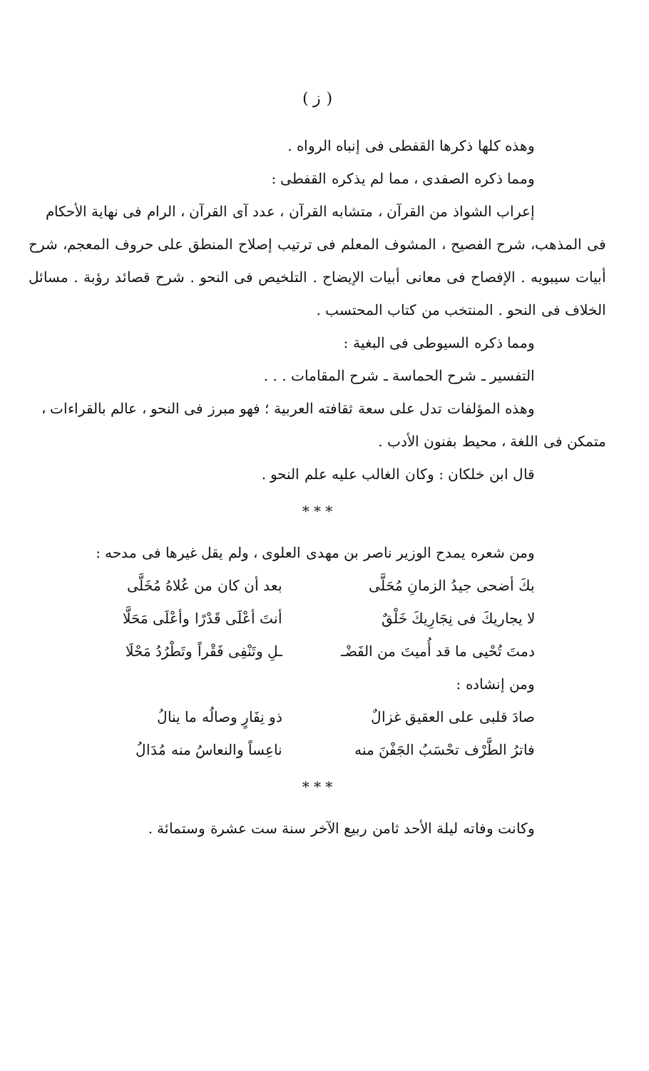( ز )
وهذه كلها ذكرها القفطى فى إنباه الرواه .
ومما ذكره الصفدى ، مما لم يذكره القفطى :
إعراب الشواذ من القرآن ، متشابه القرآن ، عدد آى القرآن ، الرام فى نهاية الأحكام
فى المذهب، شرح الفصيح ، المشوف المعلم فى ترتيب إصلاح المنطق على حروف المعجم، شرح أبيات سيبويه . الإفصاح فى معانى أبيات الإيضاح . التلخيص فى النحو . شرح قصائد رؤبة . مسائل الخلاف فى النحو . المنتخب من كتاب المحتسب .
ومما ذكره السيوطى فى البغية :
التفسير ـ شرح الحماسة ـ شرح المقامات . . .
وهذه المؤلفات تدل على سعة ثقافته العربية ؛ فهو مبرز فى النحو ، عالم بالقراءات ،
متمكن فى اللغة ، محيط بفنون الأدب .
قال ابن خلكان : وكان الغالب عليه علم النحو .
* * *
ومن شعره يمدح الوزير ناصر بن مهدى العلوى ، ولم يقل غيرها فى مدحه :
بكَ أضحى جيدُ الزمانِ مُحَلَّى بعد أن كان من عُلاهُ مُخَلَّى
لا يجاريكَ فى نِجَارِيكَ خَلْقٌ أنتَ أعْلَى قَدْرًا وأعْلَى مَحَلَّا
دمتَ تُحْيى ما قد أُميتَ من الفَضْـ ـلِ وتَنْفِى فَقْراً وتَطْرُدُ مَحْلَا
ومن إنشاده :
صادَ قلبى على العقيق غزالٌ ذو نِفَارٍ وصالُه ما ينالُ
فاترُ الطَّرْف تحْسَبُ الجَفْنَ منه ناعِساً والنعاسُ منه مُدَالُ
* * *
وكانت وفاته ليلة الأحد ثامن ربيع الآخر سنة ست عشرة وستمائة .